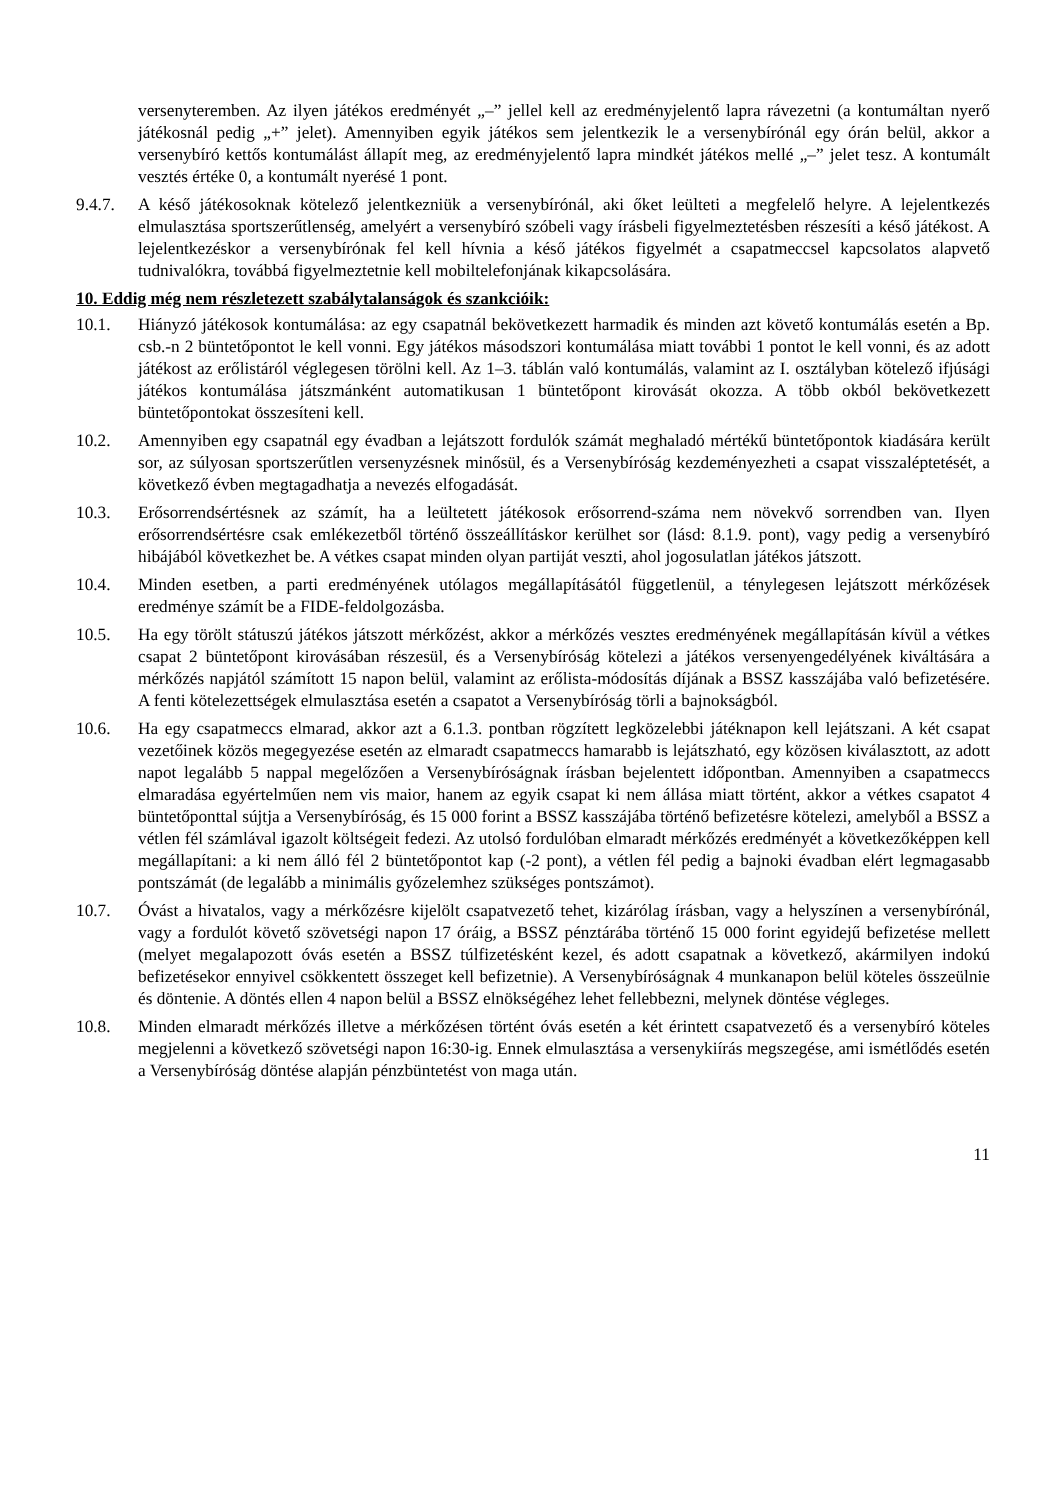versenyteremben. Az ilyen játékos eredményét „–” jellel kell az eredményjelentő lapra rávezetni (a kontumáltan nyerő játékosnál pedig „+” jelet). Amennyiben egyik játékos sem jelentkezik le a versenybírónál egy órán belül, akkor a versenybíró kettős kontumálást állapít meg, az eredményjelentő lapra mindkét játékos mellé „–” jelet tesz. A kontumált vesztés értéke 0, a kontumált nyerésé 1 pont.
9.4.7.
A késő játékosoknak kötelező jelentkezniük a versenybírónál, aki őket leülteti a megfelelő helyre. A lejelentkezés elmulasztása sportszerűtlenség, amelyért a versenybíró szóbeli vagy írásbeli figyelmeztetésben részesíti a késő játékost. A lejelentkezéskor a versenybírónak fel kell hívnia a késő játékos figyelmét a csapatmeccsel kapcsolatos alapvető tudnivalókra, továbbá figyelmeztetnie kell mobiltelefonjának kikapcsolására.
10. Eddig még nem részletezett szabálytalanságok és szankcióik:
10.1. Hiányzó játékosok kontumálása: az egy csapatnál bekövetkezett harmadik és minden azt követő kontumálás esetén a Bp. csb.-n 2 büntetőpontot le kell vonni. Egy játékos másodszori kontumálása miatt további 1 pontot le kell vonni, és az adott játékost az erőlistáról véglegesen törölni kell. Az 1–3. táblán való kontumálás, valamint az I. osztályban kötelező ifjúsági játékos kontumálása játszmánként automatikusan 1 büntetőpont kirovását okozza. A több okból bekövetkezett büntetőpontokat összesíteni kell.
10.2. Amennyiben egy csapatnál egy évadban a lejátszott fordulók számát meghaladó mértékű büntetőpontok kiadására került sor, az súlyosan sportszerűtlen versenyzésnek minősül, és a Versenybíróság kezdeményezheti a csapat visszaléptetését, a következő évben megtagadhatja a nevezés elfogadását.
10.3. Erősorrendsértésnek az számít, ha a leültetett játékosok erősorrend-száma nem növekvő sorrendben van. Ilyen erősorrendsértésre csak emlékezetből történő összeállításkor kerülhet sor (lásd: 8.1.9. pont), vagy pedig a versenybíró hibájából következhet be. A vétkes csapat minden olyan partiját veszti, ahol jogosulatlan játékos játszott.
10.4. Minden esetben, a parti eredményének utólagos megállapításától függetlenül, a ténylegesen lejátszott mérkőzések eredménye számít be a FIDE-feldolgozásba.
10.5. Ha egy törölt státuszú játékos játszott mérkőzést, akkor a mérkőzés vesztes eredményének megállapításán kívül a vétkes csapat 2 büntetőpont kirovásában részesül, és a Versenybíróság kötelezi a játékos versenyengedélyének kiváltására a mérkőzés napjától számított 15 napon belül, valamint az erőlista-módosítás díjának a BSSZ kasszájába való befizetésére. A fenti kötelezettségek elmulasztása esetén a csapatot a Versenybíróság törli a bajnokságból.
10.6. Ha egy csapatmeccs elmarad, akkor azt a 6.1.3. pontban rögzített legközelebbi játéknapon kell lejátszani. A két csapat vezetőinek közös megegyezése esetén az elmaradt csapatmeccs hamarabb is lejátszható, egy közösen kiválasztott, az adott napot legalább 5 nappal megelőzően a Versenybíróságnak írásban bejelentett időpontban. Amennyiben a csapatmeccs elmaradása egyértelműen nem vis maior, hanem az egyik csapat ki nem állása miatt történt, akkor a vétkes csapatot 4 büntetőponttal sújtja a Versenybíróság, és 15 000 forint a BSSZ kasszájába történő befizetésre kötelezi, amelyből a BSSZ a vétlen fél számlával igazolt költségeit fedezi. Az utolsó fordulóban elmaradt mérkőzés eredményét a következőképpen kell megállapítani: a ki nem álló fél 2 büntetőpontot kap (-2 pont), a vétlen fél pedig a bajnoki évadban elért legmagasabb pontszámát (de legalább a minimális győzelemhez szükséges pontszámot).
10.7. Óvást a hivatalos, vagy a mérkőzésre kijelölt csapatvezető tehet, kizárólag írásban, vagy a helyszínen a versenybírónál, vagy a fordulót követő szövetségi napon 17 óráig, a BSSZ pénztárába történő 15 000 forint egyidejű befizetése mellett (melyet megalapozott óvás esetén a BSSZ túlfizetésként kezel, és adott csapatnak a következő, akármilyen indokú befizetésekor ennyivel csökkentett összeget kell befizetnie). A Versenybíróságnak 4 munkanapon belül köteles összeülnie és döntenie. A döntés ellen 4 napon belül a BSSZ elnökségéhez lehet fellebbezni, melynek döntése végleges.
10.8. Minden elmaradt mérkőzés illetve a mérkőzésen történt óvás esetén a két érintett csapatvezető és a versenybíró köteles megjelenni a következő szövetségi napon 16:30-ig. Ennek elmulasztása a versenykiírás megszegése, ami ismétlődés esetén a Versenybíróság döntése alapján pénzbüntetést von maga után.
11